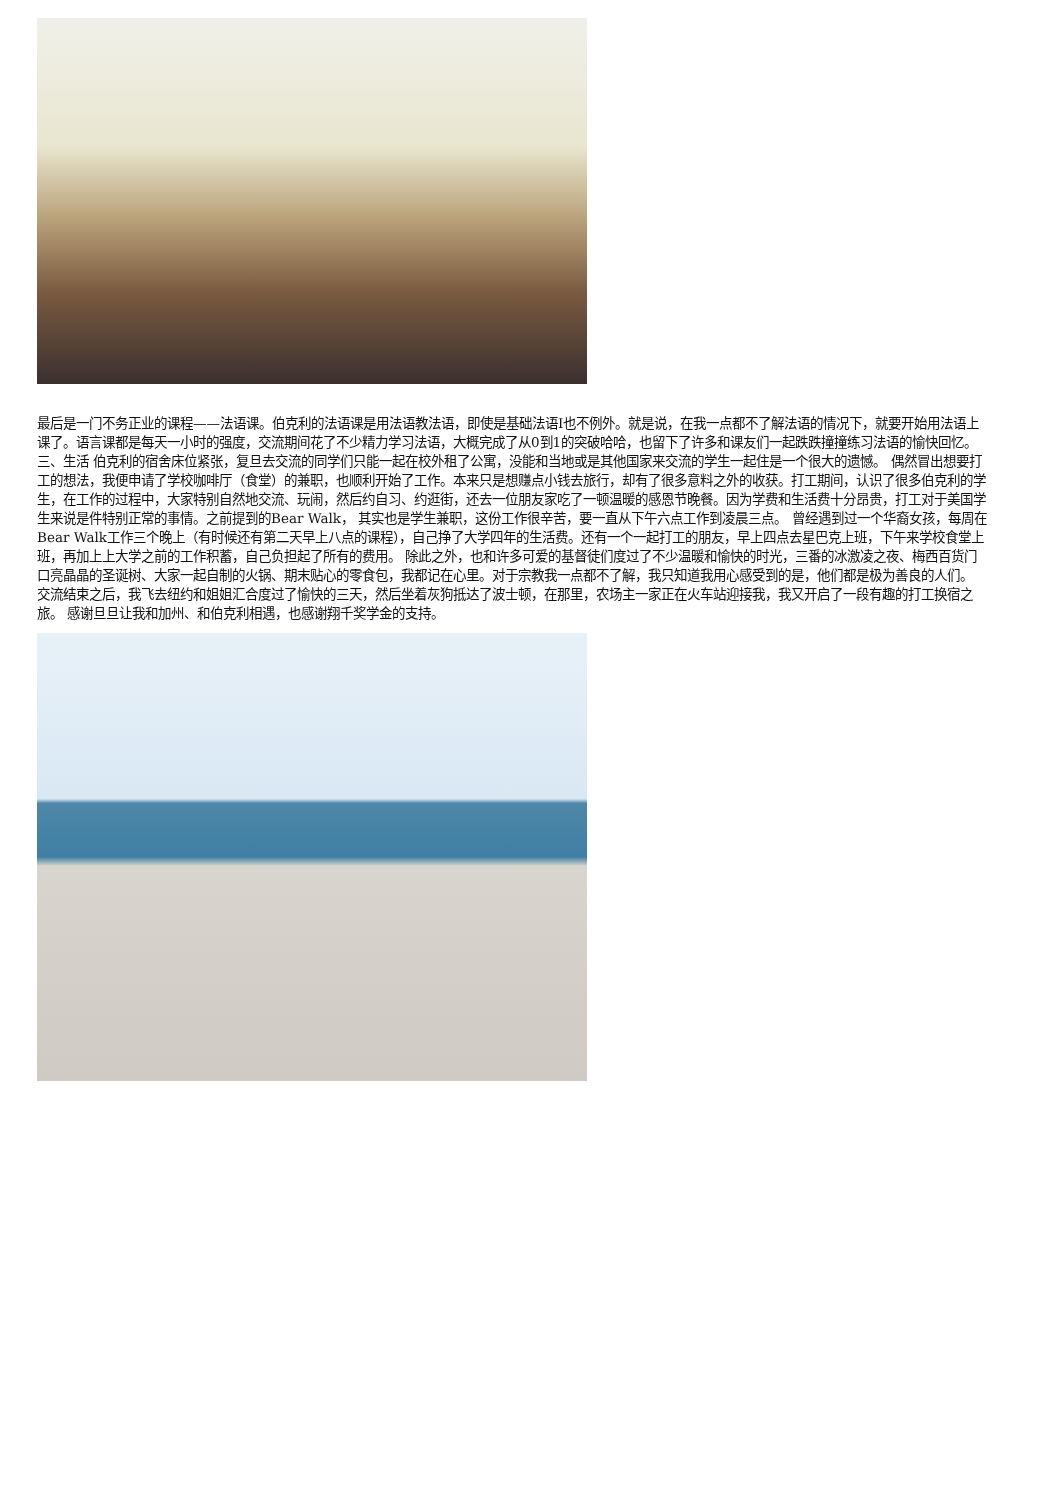最后是一门不务正业的课程——法语课。伯克利的法语课是用法语教法语，即使是基础法语I也不例外。就是说，在我一点都不了解法语的情况下，就要开始用法语上课了。语言课都是每天一小时的强度，交流期间花了不少精力学习法语，大概完成了从0到1的突破哈哈，也留下了许多和课友们一起跌跌撞撞练习法语的愉快回忆。
三、生活 伯克利的宿舍床位紧张，复旦去交流的同学们只能一起在校外租了公寓，没能和当地或是其他国家来交流的学生一起住是一个很大的遗憾。 偶然冒出想要打工的想法，我便申请了学校咖啡厅（食堂）的兼职，也顺利开始了工作。本来只是想赚点小钱去旅行，却有了很多意料之外的收获。打工期间，认识了很多伯克利的学生，在工作的过程中，大家特别自然地交流、玩闹，然后约自习、约逛街，还去一位朋友家吃了一顿温暖的感恩节晚餐。因为学费和生活费十分昂贵，打工对于美国学生来说是件特别正常的事情。之前提到的Bear Walk， 其实也是学生兼职，这份工作很辛苦，要一直从下午六点工作到凌晨三点。 曾经遇到过一个华裔女孩，每周在Bear Walk工作三个晚上（有时候还有第二天早上八点的课程），自己挣了大学四年的生活费。还有一个一起打工的朋友，早上四点去星巴克上班，下午来学校食堂上班，再加上上大学之前的工作积蓄，自己负担起了所有的费用。 除此之外，也和许多可爱的基督徒们度过了不少温暖和愉快的时光，三番的冰激凌之夜、梅西百货门口亮晶晶的圣诞树、大家一起自制的火锅、期末贴心的零食包，我都记在心里。对于宗教我一点都不了解，我只知道我用心感受到的是，他们都是极为善良的人们。
交流结束之后，我飞去纽约和姐姐汇合度过了愉快的三天，然后坐着灰狗抵达了波士顿，在那里，农场主一家正在火车站迎接我，我又开启了一段有趣的打工换宿之旅。 感谢旦旦让我和加州、和伯克利相遇，也感谢翔千奖学金的支持。